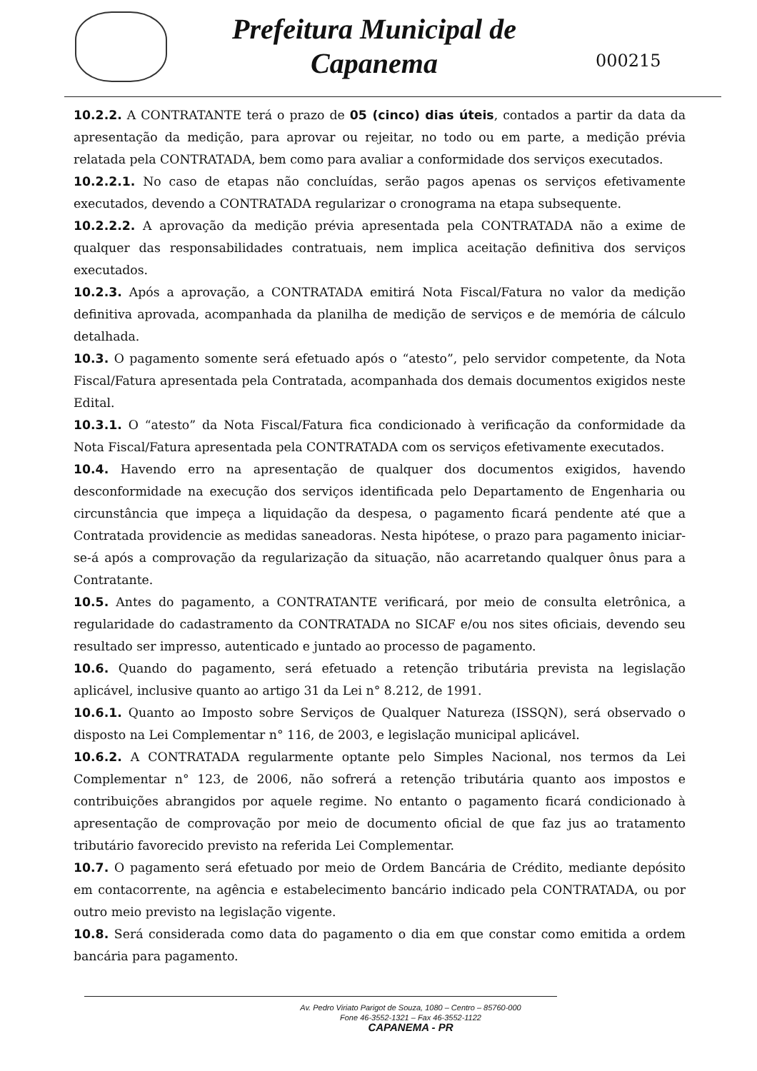Prefeitura Municipal de
Capanema
000215
10.2.2. A CONTRATANTE terá o prazo de 05 (cinco) dias úteis, contados a partir da data da apresentação da medição, para aprovar ou rejeitar, no todo ou em parte, a medição prévia relatada pela CONTRATADA, bem como para avaliar a conformidade dos serviços executados.
10.2.2.1. No caso de etapas não concluídas, serão pagos apenas os serviços efetivamente executados, devendo a CONTRATADA regularizar o cronograma na etapa subsequente.
10.2.2.2. A aprovação da medição prévia apresentada pela CONTRATADA não a exime de qualquer das responsabilidades contratuais, nem implica aceitação definitiva dos serviços executados.
10.2.3. Após a aprovação, a CONTRATADA emitirá Nota Fiscal/Fatura no valor da medição definitiva aprovada, acompanhada da planilha de medição de serviços e de memória de cálculo detalhada.
10.3. O pagamento somente será efetuado após o “atesto”, pelo servidor competente, da Nota Fiscal/Fatura apresentada pela Contratada, acompanhada dos demais documentos exigidos neste Edital.
10.3.1. O “atesto” da Nota Fiscal/Fatura fica condicionado à verificação da conformidade da Nota Fiscal/Fatura apresentada pela CONTRATADA com os serviços efetivamente executados.
10.4. Havendo erro na apresentação de qualquer dos documentos exigidos, havendo desconformidade na execução dos serviços identificada pelo Departamento de Engenharia ou circunstância que impeça a liquidação da despesa, o pagamento ficará pendente até que a Contratada providencie as medidas saneadoras. Nesta hipótese, o prazo para pagamento iniciar-se-á após a comprovação da regularização da situação, não acarretando qualquer ônus para a Contratante.
10.5. Antes do pagamento, a CONTRATANTE verificará, por meio de consulta eletrônica, a regularidade do cadastramento da CONTRATADA no SICAF e/ou nos sites oficiais, devendo seu resultado ser impresso, autenticado e juntado ao processo de pagamento.
10.6. Quando do pagamento, será efetuado a retenção tributária prevista na legislação aplicável, inclusive quanto ao artigo 31 da Lei n° 8.212, de 1991.
10.6.1. Quanto ao Imposto sobre Serviços de Qualquer Natureza (ISSQN), será observado o disposto na Lei Complementar n° 116, de 2003, e legislação municipal aplicável.
10.6.2. A CONTRATADA regularmente optante pelo Simples Nacional, nos termos da Lei Complementar n° 123, de 2006, não sofrerá a retenção tributária quanto aos impostos e contribuições abrangidos por aquele regime. No entanto o pagamento ficará condicionado à apresentação de comprovação por meio de documento oficial de que faz jus ao tratamento tributário favorecido previsto na referida Lei Complementar.
10.7. O pagamento será efetuado por meio de Ordem Bancária de Crédito, mediante depósito em contacorrente, na agência e estabelecimento bancário indicado pela CONTRATADA, ou por outro meio previsto na legislação vigente.
10.8. Será considerada como data do pagamento o dia em que constar como emitida a ordem bancária para pagamento.
Av. Pedro Viriato Parigot de Souza, 1080 – Centro – 85760-000
Fone 46-3552-1321 – Fax 46-3552-1122
CAPANEMA - PR